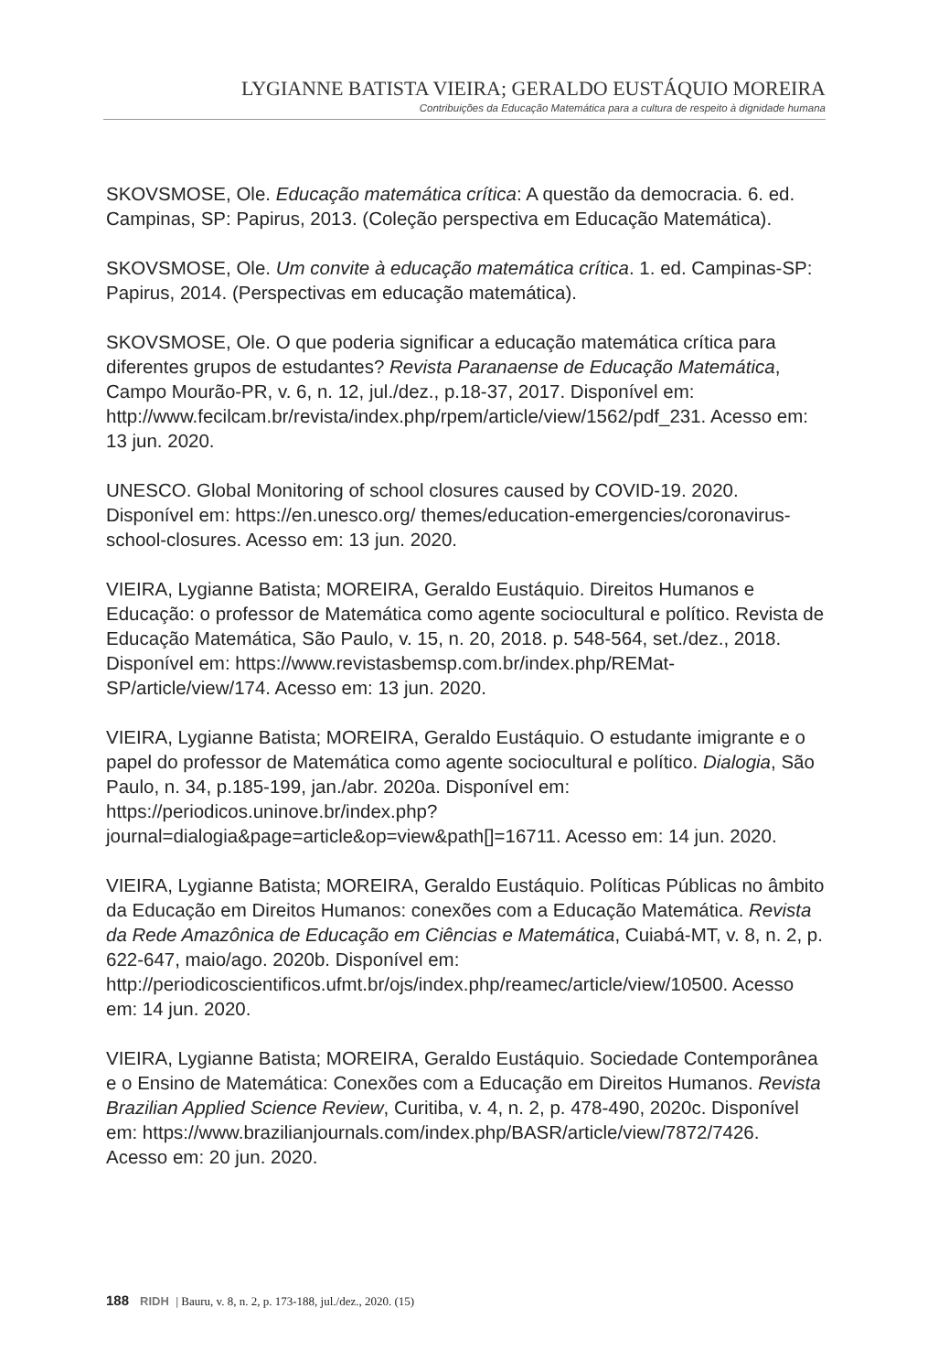LYGIANNE BATISTA VIEIRA; GERALDO EUSTÁQUIO MOREIRA
Contribuições da Educação Matemática para a cultura de respeito à dignidade humana
SKOVSMOSE, Ole. Educação matemática crítica: A questão da democracia. 6. ed. Campinas, SP: Papirus, 2013. (Coleção perspectiva em Educação Matemática).
SKOVSMOSE, Ole. Um convite à educação matemática crítica. 1. ed. Campinas-SP: Papirus, 2014. (Perspectivas em educação matemática).
SKOVSMOSE, Ole. O que poderia significar a educação matemática crítica para diferentes grupos de estudantes? Revista Paranaense de Educação Matemática, Campo Mourão-PR, v. 6, n. 12, jul./dez., p.18-37, 2017. Disponível em: http://www.fecilcam.br/revista/index.php/rpem/article/view/1562/pdf_231. Acesso em: 13 jun. 2020.
UNESCO. Global Monitoring of school closures caused by COVID-19. 2020. Disponível em: https://en.unesco.org/ themes/education-emergencies/coronavirus-school-closures. Acesso em: 13 jun. 2020.
VIEIRA, Lygianne Batista; MOREIRA, Geraldo Eustáquio. Direitos Humanos e Educação: o professor de Matemática como agente sociocultural e político. Revista de Educação Matemática, São Paulo, v. 15, n. 20, 2018. p. 548-564, set./dez., 2018. Disponível em: https://www.revistasbemsp.com.br/index.php/REMat-SP/article/view/174. Acesso em: 13 jun. 2020.
VIEIRA, Lygianne Batista; MOREIRA, Geraldo Eustáquio. O estudante imigrante e o papel do professor de Matemática como agente sociocultural e político. Dialogia, São Paulo, n. 34, p.185-199, jan./abr. 2020a. Disponível em: https://periodicos.uninove.br/index.php?journal=dialogia&page=article&op=view&path[]=16711. Acesso em: 14 jun. 2020.
VIEIRA, Lygianne Batista; MOREIRA, Geraldo Eustáquio. Políticas Públicas no âmbito da Educação em Direitos Humanos: conexões com a Educação Matemática. Revista da Rede Amazônica de Educação em Ciências e Matemática, Cuiabá-MT, v. 8, n. 2, p. 622-647, maio/ago. 2020b. Disponível em: http://periodicoscientificos.ufmt.br/ojs/index.php/reamec/article/view/10500. Acesso em: 14 jun. 2020.
VIEIRA, Lygianne Batista; MOREIRA, Geraldo Eustáquio. Sociedade Contemporânea e o Ensino de Matemática: Conexões com a Educação em Direitos Humanos. Revista Brazilian Applied Science Review, Curitiba, v. 4, n. 2, p. 478-490, 2020c. Disponível em: https://www.brazilianjournals.com/index.php/BASR/article/view/7872/7426. Acesso em: 20 jun. 2020.
188 RIDH | Bauru, v. 8, n. 2, p. 173-188, jul./dez., 2020. (15)